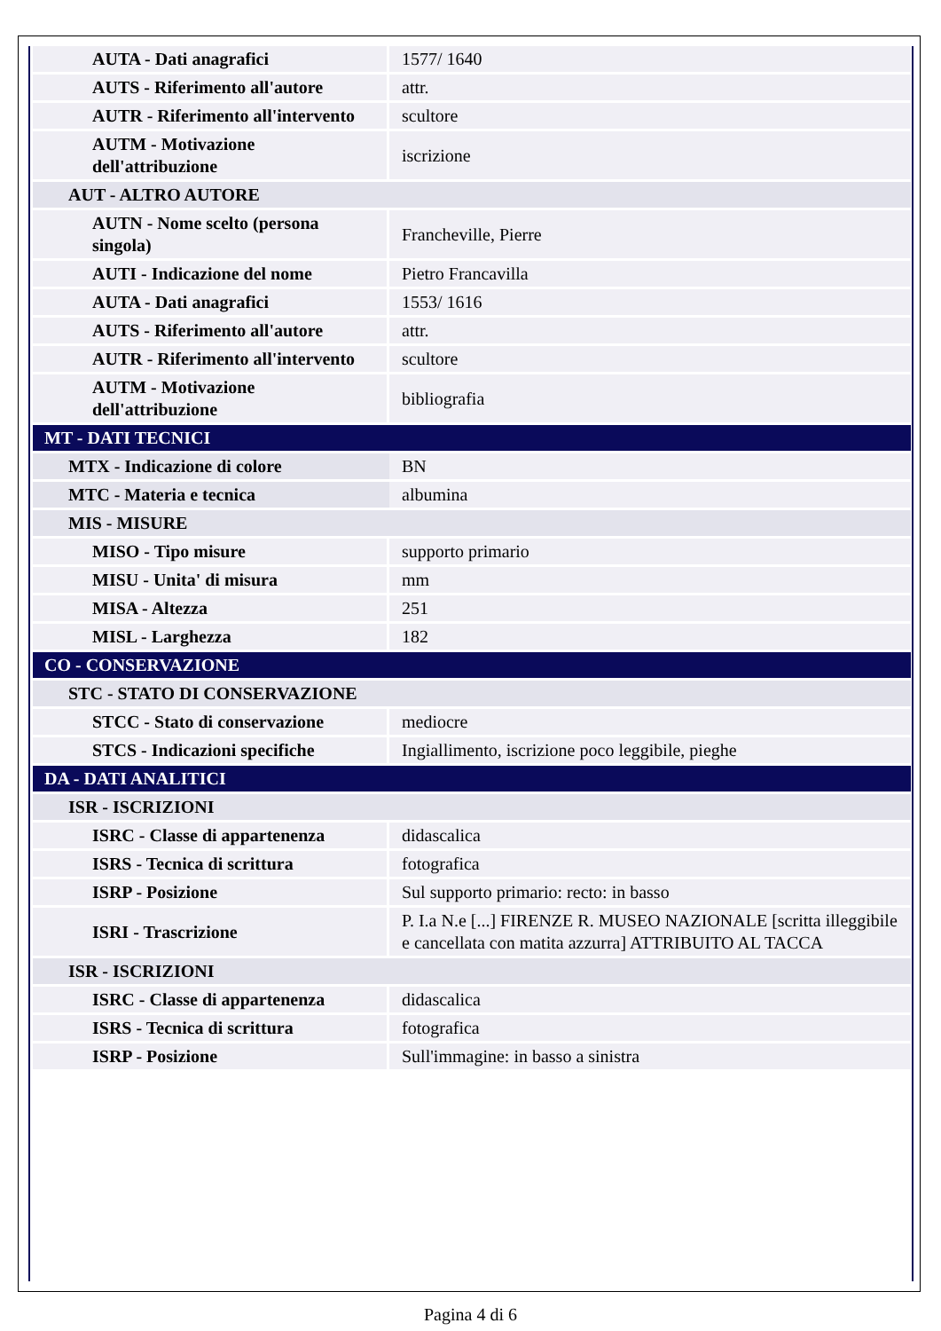| AUTA - Dati anagrafici | 1577/ 1640 |
| AUTS - Riferimento all'autore | attr. |
| AUTR - Riferimento all'intervento | scultore |
| AUTM - Motivazione dell'attribuzione | iscrizione |
| AUT - ALTRO AUTORE | |
| AUTN - Nome scelto (persona singola) | Francheville, Pierre |
| AUTI - Indicazione del nome | Pietro Francavilla |
| AUTA - Dati anagrafici | 1553/ 1616 |
| AUTS - Riferimento all'autore | attr. |
| AUTR - Riferimento all'intervento | scultore |
| AUTM - Motivazione dell'attribuzione | bibliografia |
| MT - DATI TECNICI | |
| MTX - Indicazione di colore | BN |
| MTC - Materia e tecnica | albumina |
| MIS - MISURE | |
| MISO - Tipo misure | supporto primario |
| MISU - Unita' di misura | mm |
| MISA - Altezza | 251 |
| MISL - Larghezza | 182 |
| CO - CONSERVAZIONE | |
| STC - STATO DI CONSERVAZIONE | |
| STCC - Stato di conservazione | mediocre |
| STCS - Indicazioni specifiche | Ingiallimento, iscrizione poco leggibile, pieghe |
| DA - DATI ANALITICI | |
| ISR - ISCRIZIONI | |
| ISRC - Classe di appartenenza | didascalica |
| ISRS - Tecnica di scrittura | fotografica |
| ISRP - Posizione | Sul supporto primario: recto: in basso |
| ISRI - Trascrizione | P. I.a N.e [...] FIRENZE R. MUSEO NAZIONALE [scritta illeggibile e cancellata con matita azzurra] ATTRIBUITO AL TACCA |
| ISR - ISCRIZIONI | |
| ISRC - Classe di appartenenza | didascalica |
| ISRS - Tecnica di scrittura | fotografica |
| ISRP - Posizione | Sull'immagine: in basso a sinistra |
Pagina 4 di 6